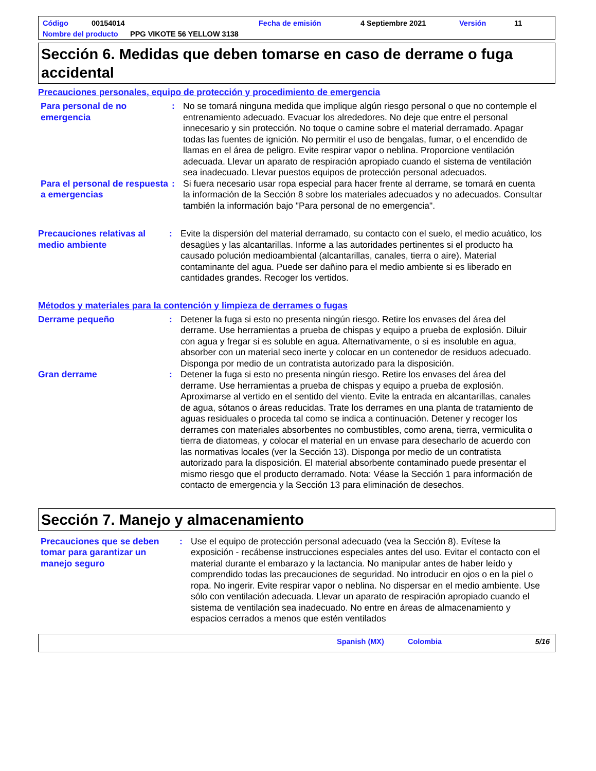Código 00154014 Fecha de emisión 4 Septiembre 2021 Versión 11
Nombre del producto PPG VIKOTE 56 YELLOW 3138
Sección 6. Medidas que deben tomarse en caso de derrame o fuga accidental
Precauciones personales, equipo de protección y procedimiento de emergencia
Para personal de no emergencia
: No se tomará ninguna medida que implique algún riesgo personal o que no contemple el entrenamiento adecuado. Evacuar los alrededores. No deje que entre el personal innecesario y sin protección. No toque o camine sobre el material derramado. Apagar todas las fuentes de ignición. No permitir el uso de bengalas, fumar, o el encendido de llamas en el área de peligro. Evite respirar vapor o neblina. Proporcione ventilación adecuada. Llevar un aparato de respiración apropiado cuando el sistema de ventilación sea inadecuado. Llevar puestos equipos de protección personal adecuados.
Para el personal de respuesta a emergencias
: Si fuera necesario usar ropa especial para hacer frente al derrame, se tomará en cuenta la información de la Sección 8 sobre los materiales adecuados y no adecuados. Consultar también la información bajo "Para personal de no emergencia".
Precauciones relativas al medio ambiente
: Evite la dispersión del material derramado, su contacto con el suelo, el medio acuático, los desagües y las alcantarillas. Informe a las autoridades pertinentes si el producto ha causado polución medioambiental (alcantarillas, canales, tierra o aire). Material contaminante del agua. Puede ser dañino para el medio ambiente si es liberado en cantidades grandes. Recoger los vertidos.
Métodos y materiales para la contención y limpieza de derrames o fugas
Derrame pequeño : Detener la fuga si esto no presenta ningún riesgo. Retire los envases del área del derrame. Use herramientas a prueba de chispas y equipo a prueba de explosión. Diluir con agua y fregar si es soluble en agua. Alternativamente, o si es insoluble en agua, absorber con un material seco inerte y colocar en un contenedor de residuos adecuado. Disponga por medio de un contratista autorizado para la disposición.
Gran derrame : Detener la fuga si esto no presenta ningún riesgo. Retire los envases del área del derrame. Use herramientas a prueba de chispas y equipo a prueba de explosión. Aproximarse al vertido en el sentido del viento. Evite la entrada en alcantarillas, canales de agua, sótanos o áreas reducidas. Trate los derrames en una planta de tratamiento de aguas residuales o proceda tal como se indica a continuación. Detener y recoger los derrames con materiales absorbentes no combustibles, como arena, tierra, vermiculita o tierra de diatomeas, y colocar el material en un envase para desecharlo de acuerdo con las normativas locales (ver la Sección 13). Disponga por medio de un contratista autorizado para la disposición. El material absorbente contaminado puede presentar el mismo riesgo que el producto derramado. Nota: Véase la Sección 1 para información de contacto de emergencia y la Sección 13 para eliminación de desechos.
Sección 7. Manejo y almacenamiento
Precauciones que se deben tomar para garantizar un manejo seguro
: Use el equipo de protección personal adecuado (vea la Sección 8). Evítese la exposición - recábense instrucciones especiales antes del uso. Evitar el contacto con el material durante el embarazo y la lactancia. No manipular antes de haber leído y comprendido todas las precauciones de seguridad. No introducir en ojos o en la piel o ropa. No ingerir. Evite respirar vapor o neblina. No dispersar en el medio ambiente. Use sólo con ventilación adecuada. Llevar un aparato de respiración apropiado cuando el sistema de ventilación sea inadecuado. No entre en áreas de almacenamiento y espacios cerrados a menos que estén ventilados
Spanish (MX) Colombia 5/16